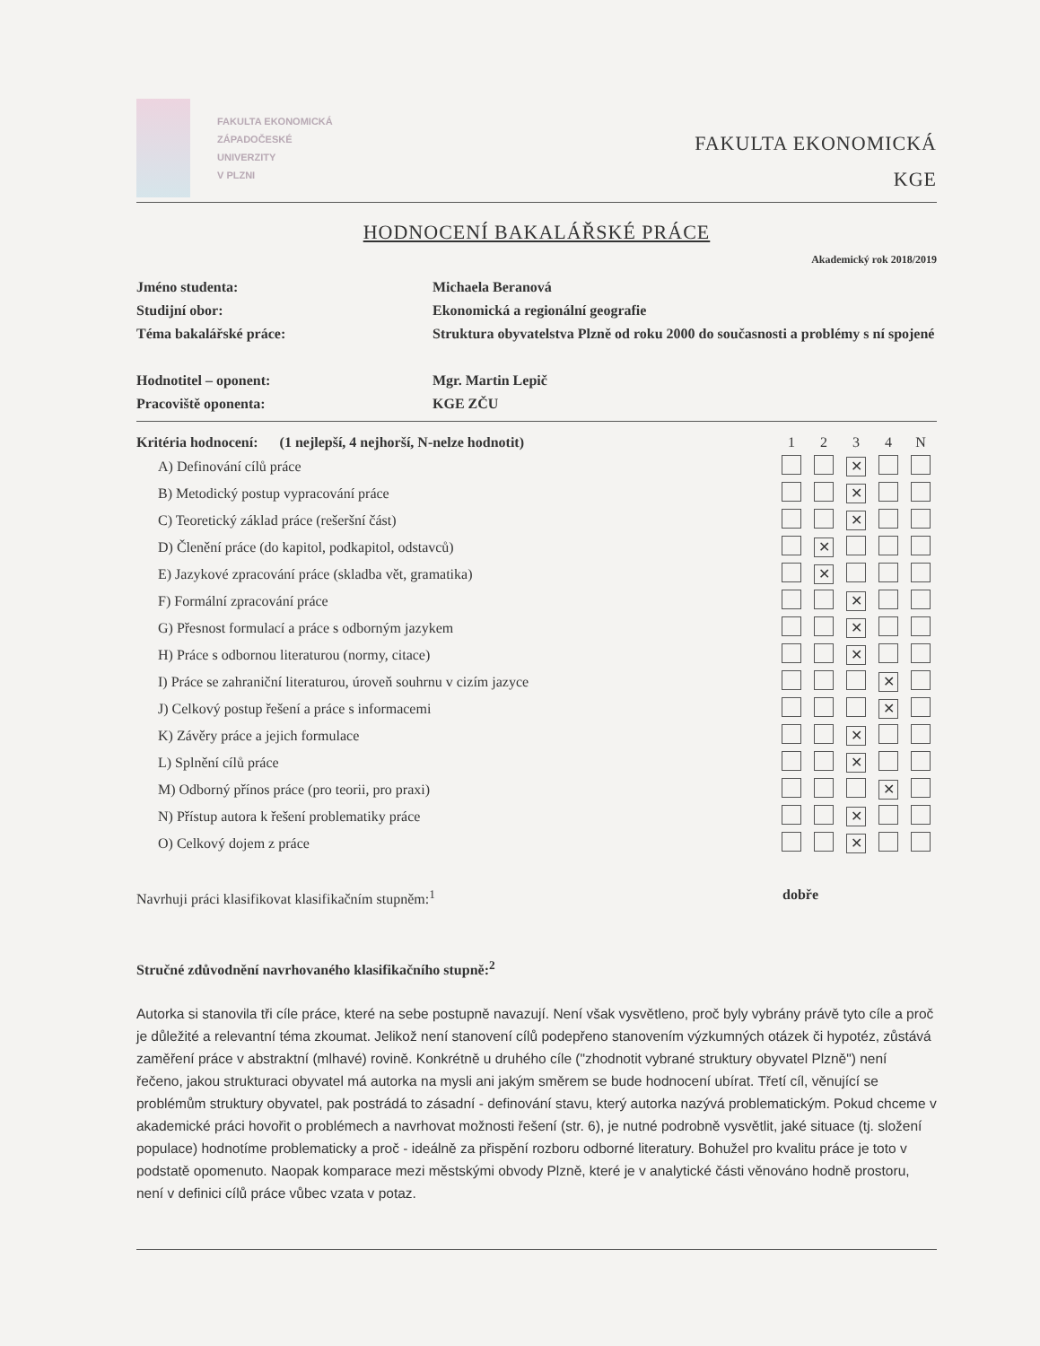FAKULTA EKONOMICKÁ
ZÁPADOČESKÉ
UNIVERZITY
V PLZNI
FAKULTA EKONOMICKÁ
KGE
HODNOCENÍ BAKALÁŘSKÉ PRÁCE
Akademický rok 2018/2019
| Jméno studenta: | Michaela Beranová |
| Studijní obor: | Ekonomická a regionální geografie |
| Téma bakalářské práce: | Struktura obyvatelstva Plzně od roku 2000 do současnosti a problémy s ní spojené |
| Hodnotitel – oponent: | Mgr. Martin Lepič |
| Pracoviště oponenta: | KGE ZČU |
| Kritéria hodnocení: (1 nejlepší, 4 nejhorší, N-nelze hodnotit) | 1 | 2 | 3 | 4 | N |
| --- | --- | --- | --- | --- | --- |
| A) Definování cílů práce | | | ✕ | | |
| B) Metodický postup vypracování práce | | | ✕ | | |
| C) Teoretický základ práce (rešeršní část) | | | ✕ | | |
| D) Členění práce (do kapitol, podkapitol, odstavců) | | ✕ | | | |
| E) Jazykové zpracování práce (skladba vět, gramatika) | | ✕ | | | |
| F) Formální zpracování práce | | | ✕ | | |
| G) Přesnost formulací a práce s odborným jazykem | | | ✕ | | |
| H) Práce s odbornou literaturou (normy, citace) | | | ✕ | | |
| I) Práce se zahraniční literaturou, úroveň souhrnu v cizím jazyce | | | | ✕ | |
| J) Celkový postup řešení a práce s informacemi | | | | ✕ | |
| K) Závěry práce a jejich formulace | | | ✕ | | |
| L) Splnění cílů práce | | | ✕ | | |
| M) Odborný přínos práce (pro teorii, pro praxi) | | | | ✕ | |
| N) Přístup autora k řešení problematiky práce | | | ✕ | | |
| O) Celkový dojem z práce | | | ✕ | | |
Navrhuji práci klasifikovat klasifikačním stupněm:<sup>1</sup> dobře
Stručné zdůvodnění navrhovaného klasifikačního stupně:<sup>2</sup>
Autorka si stanovila tři cíle práce, které na sebe postupně navazují. Není však vysvětleno, proč byly vybrány právě tyto cíle a proč je důležité a relevantní téma zkoumat. Jelikož není stanovení cílů podepřeno stanovením výzkumných otázek či hypotéz, zůstává zaměření práce v abstraktní (mlhavé) rovině. Konkrétně u druhého cíle ("zhodnotit vybrané struktury obyvatel Plzně") není řečeno, jakou strukturaci obyvatel má autorka na mysli ani jakým směrem se bude hodnocení ubírat. Třetí cíl, věnující se problémům struktury obyvatel, pak postrádá to zásadní - definování stavu, který autorka nazývá problematickým. Pokud chceme v akademické práci hovořit o problémech a navrhovat možnosti řešení (str. 6), je nutné podrobně vysvětlit, jaké situace (tj. složení populace) hodnotíme problematicky a proč - ideálně za přispění rozboru odborné literatury. Bohužel pro kvalitu práce je toto v podstatě opomenuto. Naopak komparace mezi městskými obvody Plzně, které je v analytické části věnováno hodně prostoru, není v definici cílů práce vůbec vzata v potaz.